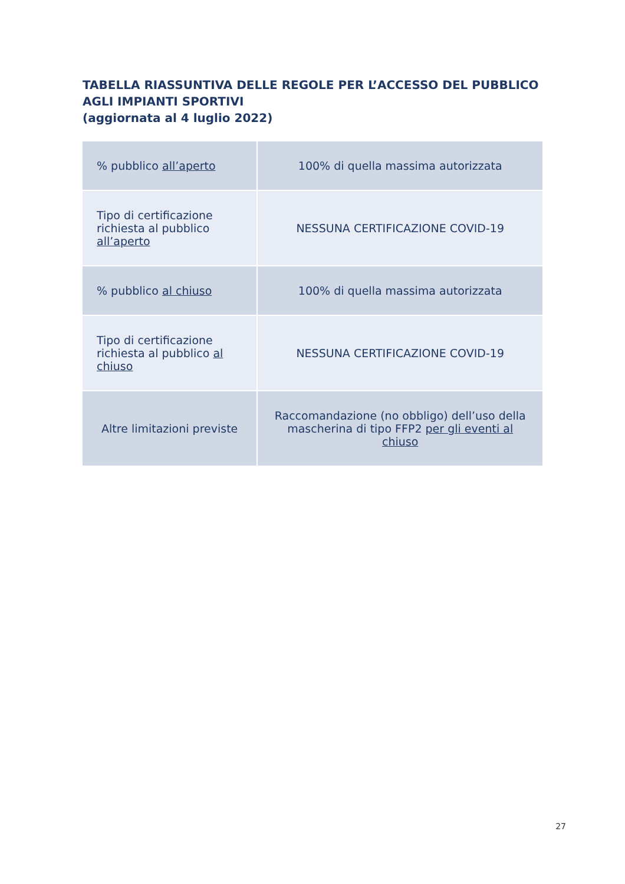TABELLA RIASSUNTIVA DELLE REGOLE PER L’ACCESSO DEL PUBBLICO AGLI IMPIANTI SPORTIVI
(aggiornata al 4 luglio 2022)
| % pubblico all’aperto | 100% di quella massima autorizzata |
| Tipo di certificazione richiesta al pubblico all’aperto | NESSUNA CERTIFICAZIONE COVID-19 |
| % pubblico al chiuso | 100% di quella massima autorizzata |
| Tipo di certificazione richiesta al pubblico al chiuso | NESSUNA CERTIFICAZIONE COVID-19 |
| Altre limitazioni previste | Raccomandazione (no obbligo) dell’uso della mascherina di tipo FFP2 per gli eventi al chiuso |
27